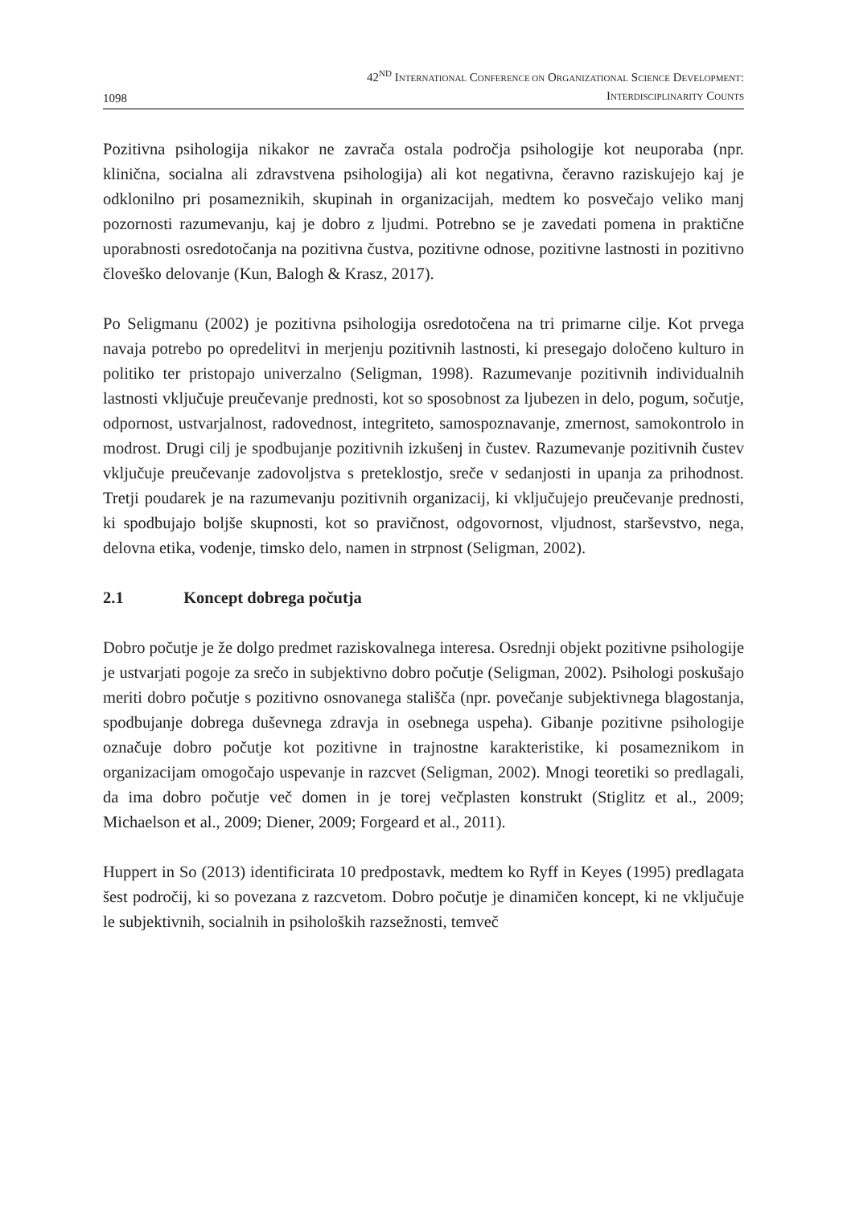1098
42<sup>ND</sup> INTERNATIONAL CONFERENCE ON ORGANIZATIONAL SCIENCE DEVELOPMENT:
INTERDISCIPLINARITY COUNTS
Pozitivna psihologija nikakor ne zavrača ostala področja psihologije kot neuporaba (npr. klinična, socialna ali zdravstvena psihologija) ali kot negativna, čeravno raziskujejo kaj je odklonilno pri posameznikih, skupinah in organizacijah, medtem ko posvečajo veliko manj pozornosti razumevanju, kaj je dobro z ljudmi. Potrebno se je zavedati pomena in praktične uporabnosti osredotočanja na pozitivna čustva, pozitivne odnose, pozitivne lastnosti in pozitivno človeško delovanje (Kun, Balogh & Krasz, 2017).
Po Seligmanu (2002) je pozitivna psihologija osredotočena na tri primarne cilje. Kot prvega navaja potrebo po opredelitvi in merjenju pozitivnih lastnosti, ki presegajo določeno kulturo in politiko ter pristopajo univerzalno (Seligman, 1998). Razumevanje pozitivnih individualnih lastnosti vključuje preučevanje prednosti, kot so sposobnost za ljubezen in delo, pogum, sočutje, odpornost, ustvarjalnost, radovednost, integriteto, samospoznavanje, zmernost, samokontrolo in modrost. Drugi cilj je spodbujanje pozitivnih izkušenj in čustev. Razumevanje pozitivnih čustev vključuje preučevanje zadovoljstva s preteklostjo, sreče v sedanjosti in upanja za prihodnost. Tretji poudarek je na razumevanju pozitivnih organizacij, ki vključujejo preučevanje prednosti, ki spodbujajo boljše skupnosti, kot so pravičnost, odgovornost, vljudnost, starševstvo, nega, delovna etika, vodenje, timsko delo, namen in strpnost (Seligman, 2002).
2.1 Koncept dobrega počutja
Dobro počutje je že dolgo predmet raziskovalnega interesa. Osrednji objekt pozitivne psihologije je ustvarjati pogoje za srečo in subjektivno dobro počutje (Seligman, 2002). Psihologi poskušajo meriti dobro počutje s pozitivno osnovanega stališča (npr. povečanje subjektivnega blagostanja, spodbujanje dobrega duševnega zdravja in osebnega uspeha). Gibanje pozitivne psihologije označuje dobro počutje kot pozitivne in trajnostne karakteristike, ki posameznikom in organizacijam omogočajo uspevanje in razcvet (Seligman, 2002). Mnogi teoretiki so predlagali, da ima dobro počutje več domen in je torej večplasten konstrukt (Stiglitz et al., 2009; Michaelson et al., 2009; Diener, 2009; Forgeard et al., 2011).
Huppert in So (2013) identificirata 10 predpostavk, medtem ko Ryff in Keyes (1995) predlagata šest področij, ki so povezana z razcvetom. Dobro počutje je dinamičen koncept, ki ne vključuje le subjektivnih, socialnih in psiholoških razsežnosti, temveč